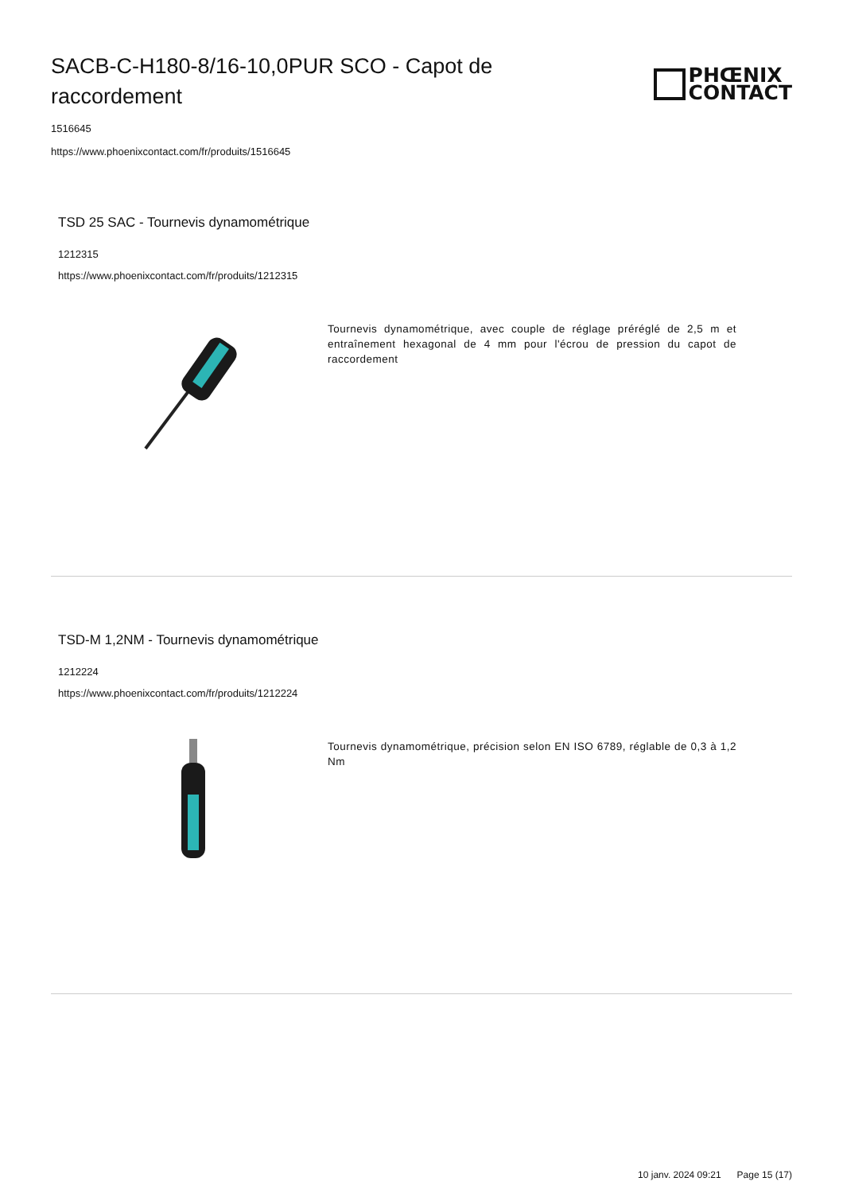SACB-C-H180-8/16-10,0PUR SCO - Capot de raccordement
PHŒNIX
CONTACT
1516645
https://www.phoenixcontact.com/fr/produits/1516645
TSD 25 SAC - Tournevis dynamométrique
1212315
https://www.phoenixcontact.com/fr/produits/1212315
Tournevis dynamométrique, avec couple de réglage préréglé de 2,5 m et entraînement hexagonal de 4 mm pour l'écrou de pression du capot de raccordement
TSD-M 1,2NM - Tournevis dynamométrique
1212224
https://www.phoenixcontact.com/fr/produits/1212224
Tournevis dynamométrique, précision selon EN ISO 6789, réglable de 0,3 à 1,2 Nm
10 janv. 2024 09:21 Page 15 (17)